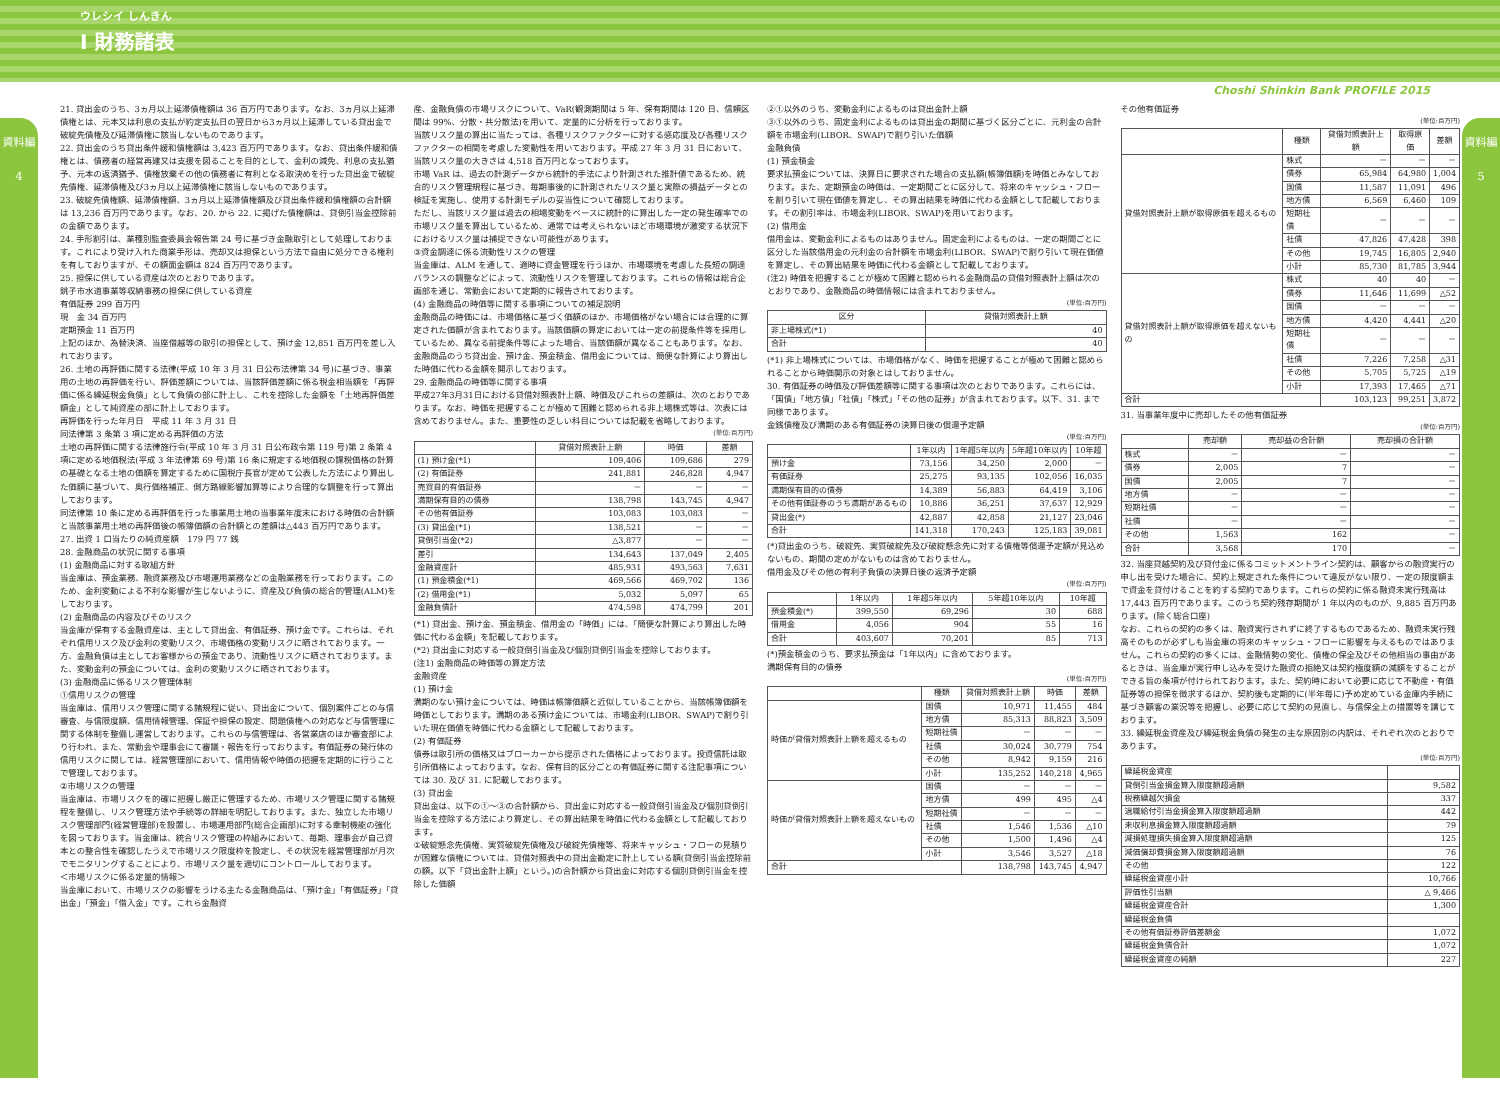ウレシイ しんきん
Ⅰ 財務諸表
Choshi Shinkin Bank PROFILE 2015
資料編
4
資料編
5
21. 貸出金のうち、3ヵ月以上延滞債権額は 36 百万円であります。なお、3ヵ月以上延滞債権とは、元本又は利息の支払が約定支払日の翌日から3ヵ月以上延滞している貸出金で破綻先債権及び延滞債権に該当しないものであります。
22. 貸出金のうち貸出条件緩和債権額は 3,423 百万円であります。なお、貸出条件緩和債権とは、債務者の経営再建又は支援を図ることを目的として、金利の減免、利息の支払猶予、元本の返済猶予、債権放棄その他の債務者に有利となる取決めを行った貸出金で破綻先債権、延滞債権及び3ヵ月以上延滞債権に該当しないものであります。
23. 破綻先債権額、延滞債権額、3ヵ月以上延滞債権額及び貸出条件緩和債権額の合計額は 13,236 百万円であります。なお、20. から 22. に掲げた債権額は、貸倒引当金控除前の金額であります。
24. 手形割引は、業種別監査委員会報告第 24 号に基づき金融取引として処理しております。これにより受け入れた商業手形は、売却又は担保という方法で自由に処分できる権利を有しておりますが、その額面金額は 824 百万円であります。
25. 担保に供している資産は次のとおりであります。
銚子市水道事業等収納事務の担保に供している資産
有価証券 299 百万円
現　金 34 百万円
定期預金 11 百万円
上記のほか、為替決済、当座借越等の取引の担保として、預け金 12,851 百万円を差し入れております。
26. 土地の再評価に関する法律(平成 10 年 3 月 31 日公布法律第 34 号)に基づき、事業用の土地の再評価を行い、評価差額については、当該評価差額に係る税金相当額を「再評価に係る繰延税金負債」として負債の部に計上し、これを控除した金額を「土地再評価差額金」として純資産の部に計上しております。
再評価を行った年月日　平成 11 年 3 月 31 日
同法律第 3 条第 3 項に定める再評価の方法
土地の再評価に関する法律施行令(平成 10 年 3 月 31 日公布政令第 119 号)第 2 条第 4 項に定める地価税法(平成 3 年法律第 69 号)第 16 条に規定する地価税の課税価格の計算の基礎となる土地の価額を算定するために国税庁長官が定めて公表した方法により算出した価額に基づいて、奥行価格補正、側方路線影響加算等により合理的な調整を行って算出しております。
同法律第 10 条に定める再評価を行った事業用土地の当事業年度末における時価の合計額と当該事業用土地の再評価後の帳簿価額の合計額との差額は△443 百万円であります。
27. 出資 1 口当たりの純資産額　179 円 77 銭
28. 金融商品の状況に関する事項
(1) 金融商品に対する取組方針
当金庫は、預金業務、融資業務及び市場運用業務などの金融業務を行っております。このため、金利変動による不利な影響が生じないように、資産及び負債の総合的管理(ALM)をしております。
(2) 金融商品の内容及びそのリスク
当金庫が保有する金融資産は、主として貸出金、有価証券、預け金です。これらは、それぞれ信用リスク及び金利の変動リスク、市場価格の変動リスクに晒されております。一方、金融負債は主としてお客様からの預金であり、流動性リスクに晒されております。また、変動金利の預金については、金利の変動リスクに晒されております。
(3) 金融商品に係るリスク管理体制
①信用リスクの管理
当金庫は、信用リスク管理に関する諸規程に従い、貸出金について、個別案件ごとの与信審査、与信限度額、信用情報管理、保証や担保の設定、問題債権への対応など与信管理に関する体制を整備し運営しております。これらの与信管理は、各営業店のほか審査部により行われ、また、常勤会や理事会にて審議・報告を行っております。有価証券の発行体の信用リスクに関しては、経営管理部において、信用情報や時価の把握を定期的に行うことで管理しております。
②市場リスクの管理
当金庫は、市場リスクを的確に把握し厳正に管理するため、市場リスク管理に関する諸規程を整備し、リスク管理方法や手続等の詳細を明記しております。また、独立した市場リスク管理部門(経営管理部)を設置し、市場運用部門(総合企画部)に対する牽制機能の強化を図っております。当金庫は、統合リスク管理の枠組みにおいて、毎期、理事会が自己資本との整合性を確認したうえで市場リスク限度枠を設定し、その状況を経営管理部が月次でモニタリングすることにより、市場リスク量を適切にコントロールしております。
＜市場リスクに係る定量的情報＞
当金庫において、市場リスクの影響をうける主たる金融商品は、「預け金」「有価証券」「貸出金」「預金」「借入金」です。これら金融資
産、金融負債の市場リスクについて、VaR(観測期間は 5 年、保有期間は 120 日、信頼区間は 99%、分散・共分散法)を用いて、定量的に分析を行っております。
当該リスク量の算出に当たっては、各種リスクファクターに対する感応度及び各種リスクファクターの相関を考慮した変動性を用いております。平成 27 年 3 月 31 日において、当該リスク量の大きさは 4,518 百万円となっております。
市場 VaR は、過去の計測データから統計的手法により計測された推計値であるため、統合的リスク管理規程に基づき、毎期事後的に計測されたリスク量と実際の損益データとの検証を実施し、使用する計測モデルの妥当性について確認しております。
ただし、当該リスク量は過去の相場変動をベースに統計的に算出した一定の発生確率での市場リスク量を算出しているため、通常では考えられないほど市場環境が激変する状況下におけるリスク量は捕捉できない可能性があります。
③資金調達に係る流動性リスクの管理
当金庫は、ALM を通して、適時に資金管理を行うほか、市場環境を考慮した長短の調達バランスの調整などによって、流動性リスクを管理しております。これらの情報は総合企画部を通じ、常勤会において定期的に報告されております。
(4) 金融商品の時価等に関する事項についての補足説明
金融商品の時価には、市場価格に基づく価額のほか、市場価格がない場合には合理的に算定された価額が含まれております。当該価額の算定においては一定の前提条件等を採用しているため、異なる前提条件等によった場合、当該価額が異なることもあります。なお、金融商品のうち貸出金、預け金、預金積金、借用金については、簡便な計算により算出した時価に代わる金額を開示しております。
29. 金融商品の時価等に関する事項
平成27年3月31日における貸借対照表計上額、時価及びこれらの差額は、次のとおりであります。なお、時価を把握することが極めて困難と認められる非上場株式等は、次表には含めておりません。また、重要性の乏しい科目については記載を省略しております。
(単位:百万円)
| | 貸借対照表計上額 | 時価 | 差額 |
| --- | --- | --- | --- |
| (1) 預け金(*1) | 109,406 | 109,686 | 279 |
| (2) 有価証券 | 241,881 | 246,828 | 4,947 |
| 売買目的有価証券 | － | － | － |
| 満期保有目的の債券 | 138,798 | 143,745 | 4,947 |
| その他有価証券 | 103,083 | 103,083 | － |
| (3) 貸出金(*1) | 138,521 | － | － |
| 貸倒引当金(*2) | △3,877 | － | － |
| 差引 | 134,643 | 137,049 | 2,405 |
| 金融資産計 | 485,931 | 493,563 | 7,631 |
| (1) 預金積金(*1) | 469,566 | 469,702 | 136 |
| (2) 借用金(*1) | 5,032 | 5,097 | 65 |
| 金融負債計 | 474,598 | 474,799 | 201 |
(*1) 貸出金、預け金、預金積金、借用金の「時価」には、「簡便な計算により算出した時価に代わる金額」を記載しております。
(*2) 貸出金に対応する一般貸倒引当金及び個別貸倒引当金を控除しております。
(注1) 金融商品の時価等の算定方法
金融資産
(1) 預け金
満期のない預け金については、時価は帳簿価額と近似していることから、当該帳簿価額を時価としております。満期のある預け金については、市場金利(LIBOR、SWAP)で割り引いた現在価値を時価に代わる金額として記載しております。
(2) 有価証券
債券は取引所の価格又はブローカーから提示された価格によっております。投資信託は取引所価格によっております。なお、保有目的区分ごとの有価証券に関する注記事項については 30. 及び 31. に記載しております。
(3) 貸出金
貸出金は、以下の①～③の合計額から、貸出金に対応する一般貸倒引当金及び個別貸倒引当金を控除する方法により算定し、その算出結果を時価に代わる金額として記載しております。
①破綻懸念先債権、実質破綻先債権及び破綻先債権等、将来キャッシュ・フローの見積りが困難な債権については、貸借対照表中の貸出金勘定に計上している額(貸倒引当金控除前の額。以下「貸出金計上額」という。)の合計額から貸出金に対応する個別貸倒引当金を控除した価額
②①以外のうち、変動金利によるものは貸出金計上額
③①以外のうち、固定金利によるものは貸出金の期間に基づく区分ごとに、元利金の合計額を市場金利(LIBOR、SWAP)で割り引いた価額
金融負債
(1) 預金積金
要求払預金については、決算日に要求された場合の支払額(帳簿価額)を時価とみなしております。また、定期預金の時価は、一定期間ごとに区分して、将来のキャッシュ・フローを割り引いて現在価値を算定し、その算出結果を時価に代わる金額として記載しております。その割引率は、市場金利(LIBOR、SWAP)を用いております。
(2) 借用金
借用金は、変動金利によるものはありません。固定金利によるものは、一定の期間ごとに区分した当該借用金の元利金の合計額を市場金利(LIBOR、SWAP)で割り引いて現在価値を算定し、その算出結果を時価に代わる金額として記載しております。
(注2) 時価を把握することが極めて困難と認められる金融商品の貸借対照表計上額は次のとおりであり、金融商品の時価情報には含まれておりません。
(単位:百万円)
| 区分 | 貸借対照表計上額 |
| --- | --- |
| 非上場株式(*1) | 40 |
| 合計 | 40 |
(*1) 非上場株式については、市場価格がなく、時価を把握することが極めて困難と認められることから時価開示の対象とはしておりません。
30. 有価証券の時価及び評価差額等に関する事項は次のとおりであります。これらには、「国債」「地方債」「社債」「株式」「その他の証券」が含まれております。以下、31. まで同様であります。
金銭債権及び満期のある有価証券の決算日後の償還予定額
(単位:百万円)
| | 1年以内 | 1年超5年以内 | 5年超10年以内 | 10年超 |
| --- | --- | --- | --- | --- |
| 預け金 | 73,156 | 34,250 | 2,000 | － |
| 有価証券 | 25,275 | 93,135 | 102,056 | 16,035 |
| 満期保有目的の債券 | 14,389 | 56,883 | 64,419 | 3,106 |
| その他有価証券のうち満期があるもの | 10,886 | 36,251 | 37,637 | 12,929 |
| 貸出金(*) | 42,887 | 42,858 | 21,127 | 23,046 |
| 合計 | 141,318 | 170,243 | 125,183 | 39,081 |
(*)貸出金のうち、破綻先、実質破綻先及び破綻懸念先に対する債権等償還予定額が見込めないもの、期間の定めがないものは含めておりません。
借用金及びその他の有利子負債の決算日後の返済予定額
(単位:百万円)
| | 1年以内 | 1年超5年以内 | 5年超10年以内 | 10年超 |
| --- | --- | --- | --- | --- |
| 預金積金(*) | 399,550 | 69,296 | 30 | 688 |
| 借用金 | 4,056 | 904 | 55 | 16 |
| 合計 | 403,607 | 70,201 | 85 | 713 |
(*)預金積金のうち、要求払預金は「1年以内」に含めております。
満期保有目的の債券
(単位:百万円)
| | 種類 | 貸借対照表計上額 | 時価 | 差額 |
| --- | --- | --- | --- | --- |
| 時価が貸借対照表計上額を超えるもの | 国債 | 10,971 | 11,455 | 484 |
| | 地方債 | 85,313 | 88,823 | 3,509 |
| | 短期社債 | － | － | － |
| | 社債 | 30,024 | 30,779 | 754 |
| | その他 | 8,942 | 9,159 | 216 |
| | 小計 | 135,252 | 140,218 | 4,965 |
| 時価が貸借対照表計上額を超えないもの | 国債 | － | － | － |
| | 地方債 | 499 | 495 | △4 |
| | 短期社債 | － | － | － |
| | 社債 | 1,546 | 1,536 | △10 |
| | その他 | 1,500 | 1,496 | △4 |
| | 小計 | 3,546 | 3,527 | △18 |
| 合計 | | 138,798 | 143,745 | 4,947 |
その他有価証券
(単位:百万円)
| | 種類 | 貸借対照表計上額 | 取得原価 | 差額 |
| --- | --- | --- | --- | --- |
| 貸借対照表計上額が取得原価を超えるもの | 株式 | － | － | － |
| | 債券 | 65,984 | 64,980 | 1,004 |
| | 国債 | 11,587 | 11,091 | 496 |
| | 地方債 | 6,569 | 6,460 | 109 |
| | 短期社債 | － | － | － |
| | 社債 | 47,826 | 47,428 | 398 |
| | その他 | 19,745 | 16,805 | 2,940 |
| | 小計 | 85,730 | 81,785 | 3,944 |
| 貸借対照表計上額が取得原価を超えないもの | 株式 | 40 | 40 | － |
| | 債券 | 11,646 | 11,699 | △52 |
| | 国債 | － | － | － |
| | 地方債 | 4,420 | 4,441 | △20 |
| | 短期社債 | － | － | － |
| | 社債 | 7,226 | 7,258 | △31 |
| | その他 | 5,705 | 5,725 | △19 |
| | 小計 | 17,393 | 17,465 | △71 |
| 合計 | | 103,123 | 99,251 | 3,872 |
31. 当事業年度中に売却したその他有価証券
(単位:百万円)
| | 売却額 | 売却益の合計額 | 売却損の合計額 |
| --- | --- | --- | --- |
| 株式 | － | － | － |
| 債券 | 2,005 | 7 | － |
| 国債 | 2,005 | 7 | － |
| 地方債 | － | － | － |
| 短期社債 | － | － | － |
| 社債 | － | － | － |
| その他 | 1,563 | 162 | － |
| 合計 | 3,568 | 170 | － |
32. 当座貸越契約及び貸付金に係るコミットメントライン契約は、顧客からの融資実行の申し出を受けた場合に、契約上規定された条件について違反がない限り、一定の限度額まで資金を貸付けることを約する契約であります。これらの契約に係る融資未実行残高は 17,443 百万円であります。このうち契約残存期間が 1 年以内のものが、9,885 百万円あります。(除く総合口座)
なお、これらの契約の多くは、融資実行されずに終了するものであるため、融資未実行残高そのものが必ずしも当金庫の将来のキャッシュ・フローに影響を与えるものではありません。これらの契約の多くには、金融情勢の変化、債権の保全及びその他相当の事由があるときは、当金庫が実行申し込みを受けた融資の拒絶又は契約極度額の減額をすることができる旨の条項が付けられております。また、契約時において必要に応じて不動産・有価証券等の担保を徴求するほか、契約後も定期的に(半年毎に)予め定めている金庫内手続に基づき顧客の業況等を把握し、必要に応じて契約の見直し、与信保全上の措置等を講じております。
33. 繰延税金資産及び繰延税金負債の発生の主な原因別の内訳は、それぞれ次のとおりであります。
(単位:百万円)
| 繰延税金資産 | |
| 貸倒引当金損金算入限度額超過額 | 9,582 |
| 税務繰越欠損金 | 337 |
| 退職給付引当金損金算入限度額超過額 | 442 |
| 未収利息損金算入限度額超過額 | 79 |
| 減損処理損失損金算入限度額超過額 | 125 |
| 減価償却費損金算入限度額超過額 | 76 |
| その他 | 122 |
| 繰延税金資産小計 | 10,766 |
| 評価性引当額 | △ 9,466 |
| 繰延税金資産合計 | 1,300 |
| 繰延税金負債 | |
| その他有価証券評価差額金 | 1,072 |
| 繰延税金負債合計 | 1,072 |
| 繰延税金資産の純額 | 227 |